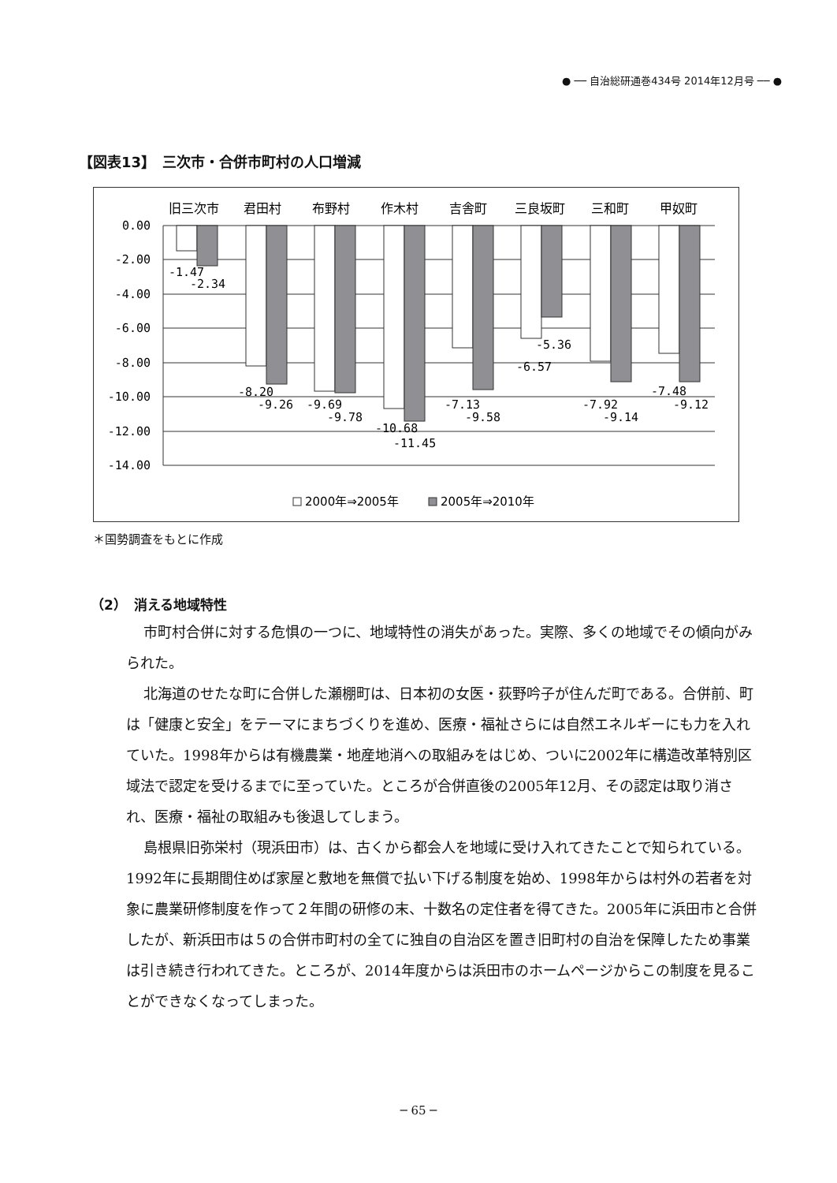● ── 自治総研通巻434号 2014年12月号 ── ●
【図表13】　三次市・合併市町村の人口増減
旧三次市
君田村
布野村
作木村
吉舎町
三良坂町
三和町
甲奴町
0.00
-2.00
-4.00
-6.00
-8.00
-10.00
-12.00
-14.00
-1.47
-2.34
-8.20
-9.26
-9.69
-9.78
-10.68
-11.45
-7.13
-9.58
-6.57
-5.36
-7.92
-9.14
-7.48
-9.12
2000年⇒2005年
2005年⇒2010年
＊国勢調査をもとに作成
（2）　消える地域特性
市町村合併に対する危惧の一つに、地域特性の消失があった。実際、多くの地域でその傾向がみられた。
北海道のせたな町に合併した瀬棚町は、日本初の女医・荻野吟子が住んだ町である。合併前、町は「健康と安全」をテーマにまちづくりを進め、医療・福祉さらには自然エネルギーにも力を入れていた。1998年からは有機農業・地産地消への取組みをはじめ、ついに2002年に構造改革特別区域法で認定を受けるまでに至っていた。ところが合併直後の2005年12月、その認定は取り消され、医療・福祉の取組みも後退してしまう。
島根県旧弥栄村（現浜田市）は、古くから都会人を地域に受け入れてきたことで知られている。1992年に長期間住めば家屋と敷地を無償で払い下げる制度を始め、1998年からは村外の若者を対象に農業研修制度を作って２年間の研修の末、十数名の定住者を得てきた。2005年に浜田市と合併したが、新浜田市は５の合併市町村の全てに独自の自治区を置き旧町村の自治を保障したため事業は引き続き行われてきた。ところが、2014年度からは浜田市のホームページからこの制度を見ることができなくなってしまった。
─ 65 ─